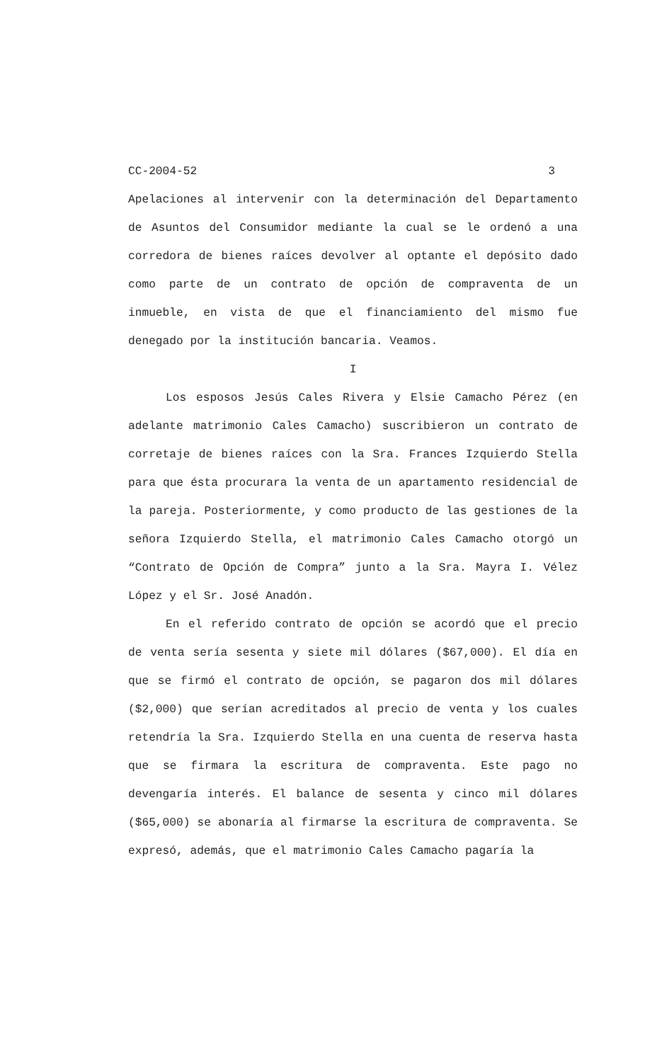CC-2004-52 3
Apelaciones al intervenir con la determinación del Departamento de Asuntos del Consumidor mediante la cual se le ordenó a una corredora de bienes raíces devolver al optante el depósito dado como parte de un contrato de opción de compraventa de un inmueble, en vista de que el financiamiento del mismo fue denegado por la institución bancaria. Veamos.
I
Los esposos Jesús Cales Rivera y Elsie Camacho Pérez (en adelante matrimonio Cales Camacho) suscribieron un contrato de corretaje de bienes raíces con la Sra. Frances Izquierdo Stella para que ésta procurara la venta de un apartamento residencial de la pareja. Posteriormente, y como producto de las gestiones de la señora Izquierdo Stella, el matrimonio Cales Camacho otorgó un “Contrato de Opción de Compra” junto a la Sra. Mayra I. Vélez López y el Sr. José Anadón.
En el referido contrato de opción se acordó que el precio de venta sería sesenta y siete mil dólares ($67,000). El día en que se firmó el contrato de opción, se pagaron dos mil dólares ($2,000) que serían acreditados al precio de venta y los cuales retendría la Sra. Izquierdo Stella en una cuenta de reserva hasta que se firmara la escritura de compraventa. Este pago no devengaría interés. El balance de sesenta y cinco mil dólares ($65,000) se abonaría al firmarse la escritura de compraventa. Se expresó, además, que el matrimonio Cales Camacho pagaría la